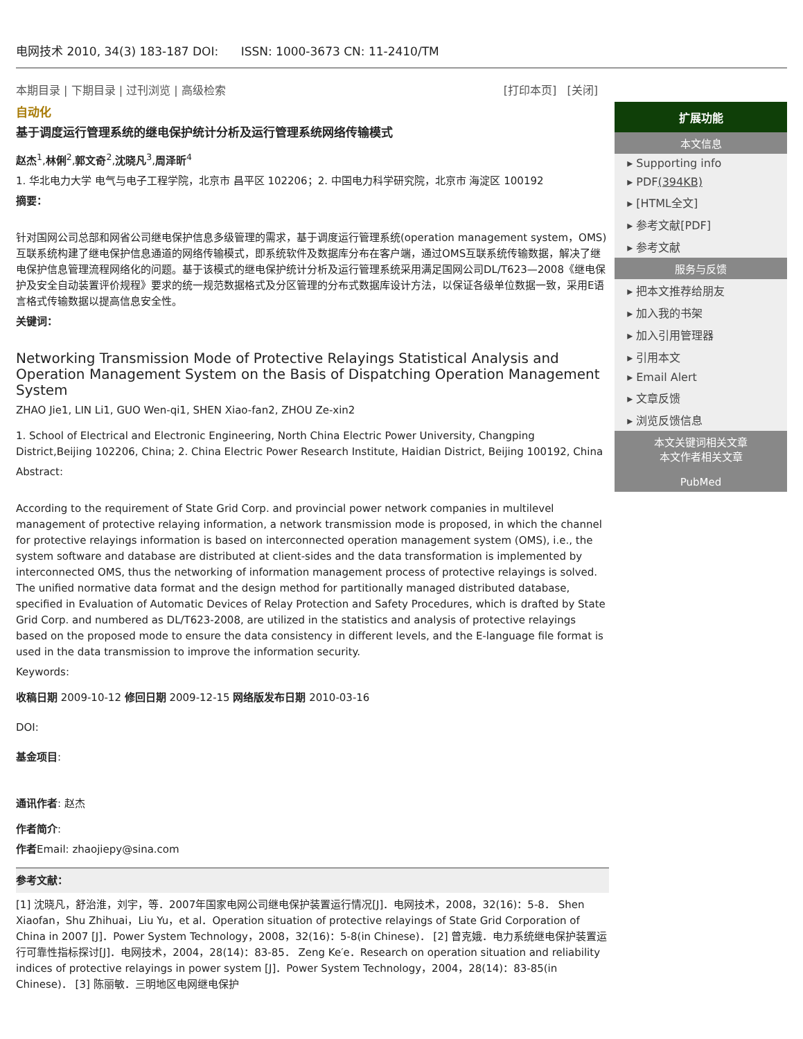电网技术 2010, 34(3) 183-187 DOI: ISSN: 1000-3673 CN: 11-2410/TM
本期目录 | 下期目录 | 过刊浏览 | 高级检索 [打印本页] [关闭]
自动化
基于调度运行管理系统的继电保护统计分析及运行管理系统网络传输模式
赵杰<sup>1</sup>,林俐<sup>2</sup>,郭文奇<sup>2</sup>,沈晓凡<sup>3</sup>,周泽昕<sup>4</sup>
1. 华北电力大学 电气与电子工程学院，北京市 昌平区 102206；2. 中国电力科学研究院，北京市 海淀区 100192
摘要：
针对国网公司总部和网省公司继电保护信息多级管理的需求，基于调度运行管理系统(operation management system，OMS)互联系统构建了继电保护信息通道的网络传输模式，即系统软件及数据库分布在客户端，通过OMS互联系统传输数据，解决了继电保护信息管理流程网络化的问题。基于该模式的继电保护统计分析及运行管理系统采用满足国网公司DL/T623—2008《继电保护及安全自动装置评价规程》要求的统一规范数据格式及分区管理的分布式数据库设计方法，以保证各级单位数据一致，采用E语言格式传输数据以提高信息安全性。
关键词：
Networking Transmission Mode of Protective Relayings Statistical Analysis and Operation Management System on the Basis of Dispatching Operation Management System
ZHAO Jie1, LIN Li1, GUO Wen-qi1, SHEN Xiao-fan2, ZHOU Ze-xin2
1. School of Electrical and Electronic Engineering, North China Electric Power University, Changping District,Beijing 102206, China; 2. China Electric Power Research Institute, Haidian District, Beijing 100192, China
Abstract:
According to the requirement of State Grid Corp. and provincial power network companies in multilevel management of protective relaying information, a network transmission mode is proposed, in which the channel for protective relayings information is based on interconnected operation management system (OMS), i.e., the system software and database are distributed at client-sides and the data transformation is implemented by interconnected OMS, thus the networking of information management process of protective relayings is solved. The unified normative data format and the design method for partitionally managed distributed database, specified in Evaluation of Automatic Devices of Relay Protection and Safety Procedures, which is drafted by State Grid Corp. and numbered as DL/T623-2008, are utilized in the statistics and analysis of protective relayings based on the proposed mode to ensure the data consistency in different levels, and the E-language file format is used in the data transmission to improve the information security.
Keywords:
收稿日期 2009-10-12 修回日期 2009-12-15 网络版发布日期 2010-03-16
DOI:
基金项目:
通讯作者: 赵杰
作者简介:
作者Email: zhaojiepy@sina.com
参考文献：
[1] 沈晓凡，舒治淮，刘宇，等．2007年国家电网公司继电保护装置运行情况[J]．电网技术，2008，32(16)：5-8． Shen Xiaofan，Shu Zhihuai，Liu Yu，et al．Operation situation of protective relayings of State Grid Corporation of China in 2007 [J]．Power System Technology，2008，32(16)：5-8(in Chinese)． [2] 曾克娥．电力系统继电保护装置运行可靠性指标探讨[J]．电网技术，2004，28(14)：83-85． Zeng Ke′e．Research on operation situation and reliability indices of protective relayings in power system [J]．Power System Technology，2004，28(14)：83-85(in Chinese)． [3] 陈丽敏．三明地区电网继电保护
扩展功能
本文信息
▸ Supporting info
▸ PDF(394KB)
▸ [HTML全文]
▸ 参考文献[PDF]
▸ 参考文献
服务与反馈
▸ 把本文推荐给朋友
▸ 加入我的书架
▸ 加入引用管理器
▸ 引用本文
▸ Email Alert
▸ 文章反馈
▸ 浏览反馈信息
本文关键词相关文章
本文作者相关文章
PubMed